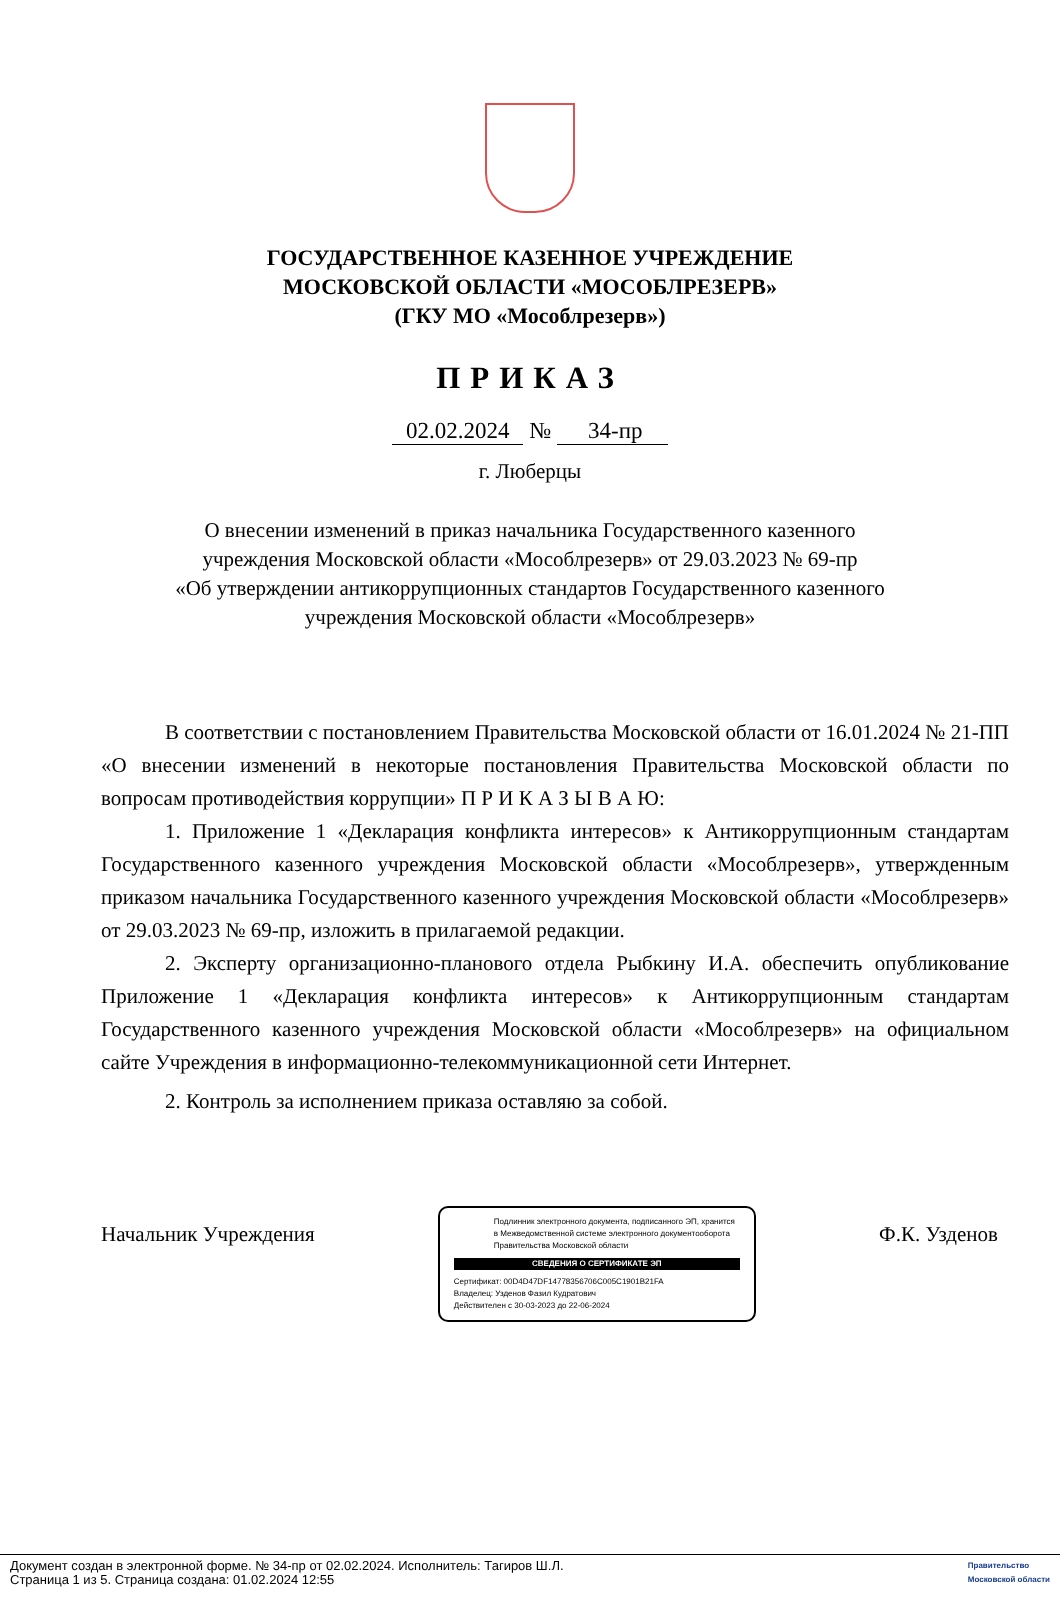ГОСУДАРСТВЕННОЕ КАЗЕННОЕ УЧРЕЖДЕНИЕ
МОСКОВСКОЙ ОБЛАСТИ «МОСОБЛРЕЗЕРВ»
(ГКУ МО «Мособлрезерв»)
ПРИКАЗ
02.02.2024 № 34-пр
г. Люберцы
О внесении изменений в приказ начальника Государственного казенного
учреждения Московской области «Мособлрезерв» от 29.03.2023 № 69-пр
«Об утверждении антикоррупционных стандартов Государственного казенного
учреждения Московской области «Мособлрезерв»
В соответствии с постановлением Правительства Московской области от 16.01.2024 № 21-ПП «О внесении изменений в некоторые постановления Правительства Московской области по вопросам противодействия коррупции» П Р И К А З Ы В А Ю:
1. Приложение 1 «Декларация конфликта интересов» к Антикоррупционным стандартам Государственного казенного учреждения Московской области «Мособлрезерв», утвержденным приказом начальника Государственного казенного учреждения Московской области «Мособлрезерв» от 29.03.2023 № 69-пр, изложить в прилагаемой редакции.
2. Эксперту организационно-планового отдела Рыбкину И.А. обеспечить опубликование Приложение 1 «Декларация конфликта интересов» к Антикоррупционным стандартам Государственного казенного учреждения Московской области «Мособлрезерв» на официальном сайте Учреждения в информационно-телекоммуникационной сети Интернет.
2. Контроль за исполнением приказа оставляю за собой.
Начальник Учреждения
Подлинник электронного документа, подписанного ЭП, хранится в Межведомственной системе электронного документооборота Правительства Московской области
СВЕДЕНИЯ О СЕРТИФИКАТЕ ЭП
Сертификат: 00D4D47DF14778356706C005C1901B21FA
Владелец: Узденов Фазил Кудратович
Действителен с 30-03-2023 до 22-06-2024
Ф.К. Узденов
Документ создан в электронной форме. № 34-пр от 02.02.2024. Исполнитель: Тагиров Ш.Л.
Страница 1 из 5. Страница создана: 01.02.2024 12:55
Правительство
Московской области